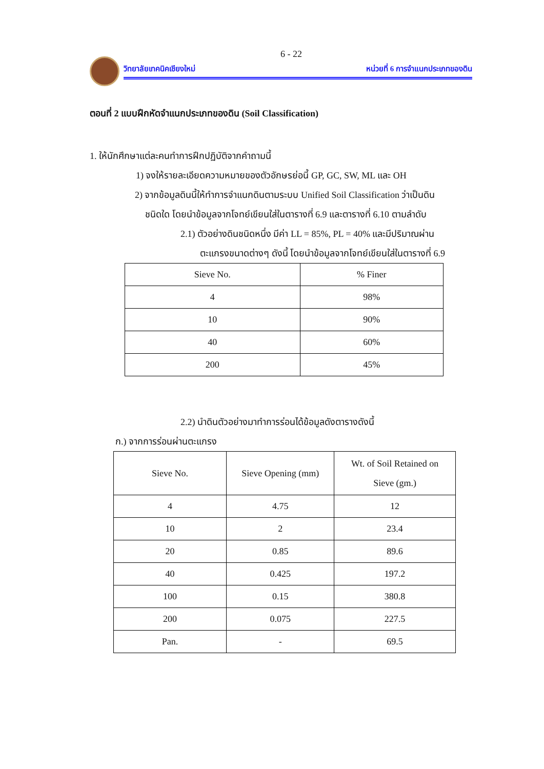6 - 22
วิทยาลัยเทคนิคเชียงใหม่ หน่วยที่ 6 การจำแนกประเภทของดิน
ตอนที่ 2 แบบฝึกหัดจำแนกประเภทของดิน (Soil Classification)
1. ให้นักศึกษาแต่ละคนทำการฝึกปฏิบัติจากคำถามนี้
1) จงให้รายละเอียดความหมายของตัวอักษรย่อนี้ GP, GC, SW, ML และ OH
2) จากข้อมูลดินนี้ให้ทำการจำแนกดินตามระบบ Unified Soil Classification ว่าเป็นดิน
ชนิดใด โดยนำข้อมูลจากโจทย์เขียนใส่ในตารางที่ 6.9 และตารางที่ 6.10 ตามลำดับ
2.1) ตัวอย่างดินชนิดหนึ่ง มีค่า LL = 85%, PL = 40% และมีปริมาณผ่าน
ตะแกรงขนาดต่างๆ ดังนี้ โดยนำข้อมูลจากโจทย์เขียนใส่ในตารางที่ 6.9
| Sieve No. | % Finer |
| 4 | 98% |
| 10 | 90% |
| 40 | 60% |
| 200 | 45% |
2.2) นำดินตัวอย่างมาทำการร่อนได้ข้อมูลดังตารางดังนี้
ก.) จากการร่อนผ่านตะแกรง
| Sieve No. | Sieve Opening (mm) | Wt. of Soil Retained on Sieve (gm.) |
| 4 | 4.75 | 12 |
| 10 | 2 | 23.4 |
| 20 | 0.85 | 89.6 |
| 40 | 0.425 | 197.2 |
| 100 | 0.15 | 380.8 |
| 200 | 0.075 | 227.5 |
| Pan. | - | 69.5 |